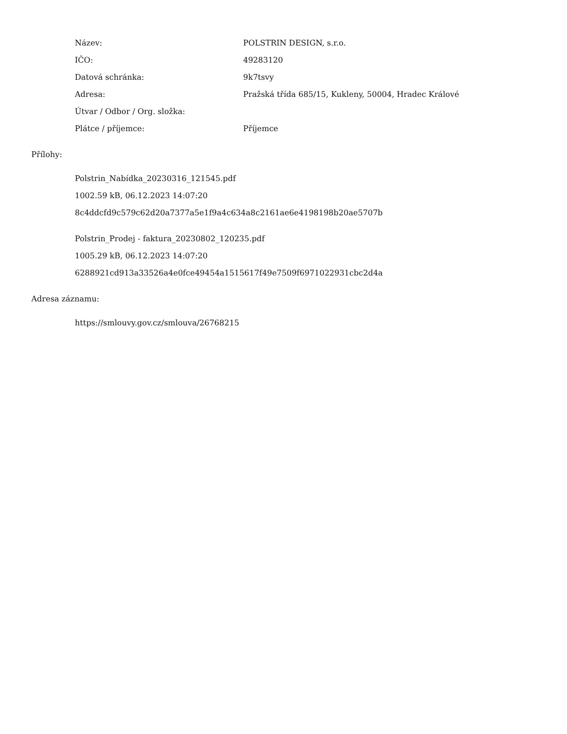| Název: | POLSTRIN DESIGN, s.r.o. |
| IČO: | 49283120 |
| Datová schránka: | 9k7tsvy |
| Adresa: | Pražská třída 685/15, Kukleny, 50004, Hradec Králové |
| Útvar / Odbor / Org. složka: | |
| Plátce / příjemce: | Příjemce |
Přílohy:
Polstrin_Nabídka_20230316_121545.pdf
1002.59 kB, 06.12.2023 14:07:20
8c4ddcfd9c579c62d20a7377a5e1f9a4c634a8c2161ae6e4198198b20ae5707b
Polstrin_Prodej - faktura_20230802_120235.pdf
1005.29 kB, 06.12.2023 14:07:20
6288921cd913a33526a4e0fce49454a1515617f49e7509f6971022931cbc2d4a
Adresa záznamu:
https://smlouvy.gov.cz/smlouva/26768215